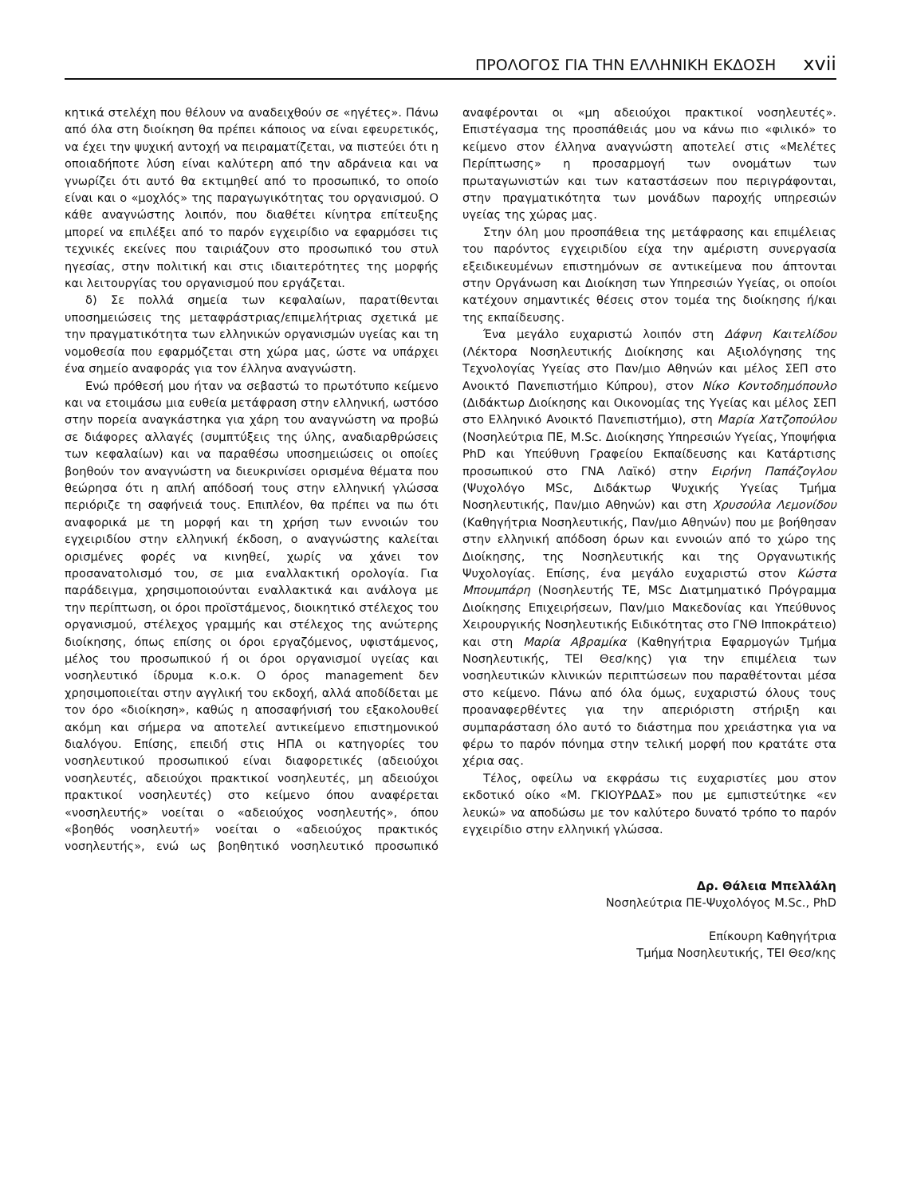ΠΡΟΛΟΓΟΣ ΓΙΑ ΤΗΝ ΕΛΛΗΝΙΚΗ ΕΚΔΟΣΗ xvii
κητικά στελέχη που θέλουν να αναδειχθούν σε «ηγέτες». Πάνω από όλα στη διοίκηση θα πρέπει κάποιος να είναι εφευρετικός, να έχει την ψυχική αντοχή να πειραματίζεται, να πιστεύει ότι η οποιαδήποτε λύση είναι καλύτερη από την αδράνεια και να γνωρίζει ότι αυτό θα εκτιμηθεί από το προσωπικό, το οποίο είναι και ο «μοχλός» της παραγωγικότητας του οργανισμού. Ο κάθε αναγνώστης λοιπόν, που διαθέτει κίνητρα επίτευξης μπορεί να επιλέξει από το παρόν εγχειρίδιο να εφαρμόσει τις τεχνικές εκείνες που ταιριάζουν στο προσωπικό του στυλ ηγεσίας, στην πολιτική και στις ιδιαιτερότητες της μορφής και λειτουργίας του οργανισμού που εργάζεται.
δ) Σε πολλά σημεία των κεφαλαίων, παρατίθενται υποσημειώσεις της μεταφράστριας/επιμελήτριας σχετικά με την πραγματικότητα των ελληνικών οργανισμών υγείας και τη νομοθεσία που εφαρμόζεται στη χώρα μας, ώστε να υπάρχει ένα σημείο αναφοράς για τον έλληνα αναγνώστη.
Ενώ πρόθεσή μου ήταν να σεβαστώ το πρωτότυπο κείμενο και να ετοιμάσω μια ευθεία μετάφραση στην ελληνική, ωστόσο στην πορεία αναγκάστηκα για χάρη του αναγνώστη να προβώ σε διάφορες αλλαγές (συμπτύξεις της ύλης, αναδιαρθρώσεις των κεφαλαίων) και να παραθέσω υποσημειώσεις οι οποίες βοηθούν τον αναγνώστη να διευκρινίσει ορισμένα θέματα που θεώρησα ότι η απλή απόδοσή τους στην ελληνική γλώσσα περιόριζε τη σαφήνειά τους. Επιπλέον, θα πρέπει να πω ότι αναφορικά με τη μορφή και τη χρήση των εννοιών του εγχειριδίου στην ελληνική έκδοση, ο αναγνώστης καλείται ορισμένες φορές να κινηθεί, χωρίς να χάνει τον προσανατολισμό του, σε μια εναλλακτική ορολογία. Για παράδειγμα, χρησιμοποιούνται εναλλακτικά και ανάλογα με την περίπτωση, οι όροι προϊστάμενος, διοικητικό στέλεχος του οργανισμού, στέλεχος γραμμής και στέλεχος της ανώτερης διοίκησης, όπως επίσης οι όροι εργαζόμενος, υφιστάμενος, μέλος του προσωπικού ή οι όροι οργανισμοί υγείας και νοσηλευτικό ίδρυμα κ.ο.κ. Ο όρος management δεν χρησιμοποιείται στην αγγλική του εκδοχή, αλλά αποδίδεται με τον όρο «διοίκηση», καθώς η αποσαφήνισή του εξακολουθεί ακόμη και σήμερα να αποτελεί αντικείμενο επιστημονικού διαλόγου. Επίσης, επειδή στις ΗΠΑ οι κατηγορίες του νοσηλευτικού προσωπικού είναι διαφορετικές (αδειούχοι νοσηλευτές, αδειούχοι πρακτικοί νοσηλευτές, μη αδειούχοι πρακτικοί νοσηλευτές) στο κείμενο όπου αναφέρεται «νοσηλευτής» νοείται ο «αδειούχος νοσηλευτής», όπου «βοηθός νοσηλευτή» νοείται ο «αδειούχος πρακτικός νοσηλευτής», ενώ ως βοηθητικό νοσηλευτικό προσωπικό αναφέρονται οι «μη αδειούχοι πρακτικοί νοσηλευτές». Επιστέγασμα της προσπάθειάς μου να κάνω πιο «φιλικό» το κείμενο στον έλληνα αναγνώστη αποτελεί στις «Μελέτες Περίπτωσης» η προσαρμογή των ονομάτων των πρωταγωνιστών και των καταστάσεων που περιγράφονται, στην πραγματικότητα των μονάδων παροχής υπηρεσιών υγείας της χώρας μας.
Στην όλη μου προσπάθεια της μετάφρασης και επιμέλειας του παρόντος εγχειριδίου είχα την αμέριστη συνεργασία εξειδικευμένων επιστημόνων σε αντικείμενα που άπτονται στην Οργάνωση και Διοίκηση των Υπηρεσιών Υγείας, οι οποίοι κατέχουν σημαντικές θέσεις στον τομέα της διοίκησης ή/και της εκπαίδευσης.
Ένα μεγάλο ευχαριστώ λοιπόν στη Δάφνη Καιτελίδου (Λέκτορα Νοσηλευτικής Διοίκησης και Αξιολόγησης της Τεχνολογίας Υγείας στο Παν/μιο Αθηνών και μέλος ΣΕΠ στο Ανοικτό Πανεπιστήμιο Κύπρου), στον Νίκο Κοντοδημόπουλο (Διδάκτωρ Διοίκησης και Οικονομίας της Υγείας και μέλος ΣΕΠ στο Ελληνικό Ανοικτό Πανεπιστήμιο), στη Μαρία Χατζοπούλου (Νοσηλεύτρια ΠΕ, M.Sc. Διοίκησης Υπηρεσιών Υγείας, Υποψήφια PhD και Υπεύθυνη Γραφείου Εκπαίδευσης και Κατάρτισης προσωπικού στο ΓΝΑ Λαϊκό) στην Ειρήνη Παπάζογλου (Ψυχολόγο MSc, Διδάκτωρ Ψυχικής Υγείας Τμήμα Νοσηλευτικής, Παν/μιο Αθηνών) και στη Χρυσούλα Λεμονίδου (Καθηγήτρια Νοσηλευτικής, Παν/μιο Αθηνών) που με βοήθησαν στην ελληνική απόδοση όρων και εννοιών από το χώρο της Διοίκησης, της Νοσηλευτικής και της Οργανωτικής Ψυχολογίας. Επίσης, ένα μεγάλο ευχαριστώ στον Κώστα Μπουμπάρη (Νοσηλευτής ΤΕ, MSc Διατμηματικό Πρόγραμμα Διοίκησης Επιχειρήσεων, Παν/μιο Μακεδονίας και Υπεύθυνος Χειρουργικής Νοσηλευτικής Ειδικότητας στο ΓΝΘ Ιπποκράτειο) και στη Μαρία Αβραμίκα (Καθηγήτρια Εφαρμογών Τμήμα Νοσηλευτικής, ΤΕΙ Θεσ/κης) για την επιμέλεια των νοσηλευτικών κλινικών περιπτώσεων που παραθέτονται μέσα στο κείμενο. Πάνω από όλα όμως, ευχαριστώ όλους τους προαναφερθέντες για την απεριόριστη στήριξη και συμπαράσταση όλο αυτό το διάστημα που χρειάστηκα για να φέρω το παρόν πόνημα στην τελική μορφή που κρατάτε στα χέρια σας.
Τέλος, οφείλω να εκφράσω τις ευχαριστίες μου στον εκδοτικό οίκο «Μ. ΓΚΙΟΥΡΔΑΣ» που με εμπιστεύτηκε «εν λευκώ» να αποδώσω με τον καλύτερο δυνατό τρόπο το παρόν εγχειρίδιο στην ελληνική γλώσσα.
Δρ. Θάλεια Μπελλάλη
Νοσηλεύτρια ΠΕ-Ψυχολόγος M.Sc., PhD
Επίκουρη Καθηγήτρια
Τμήμα Νοσηλευτικής, ΤΕΙ Θεσ/κης